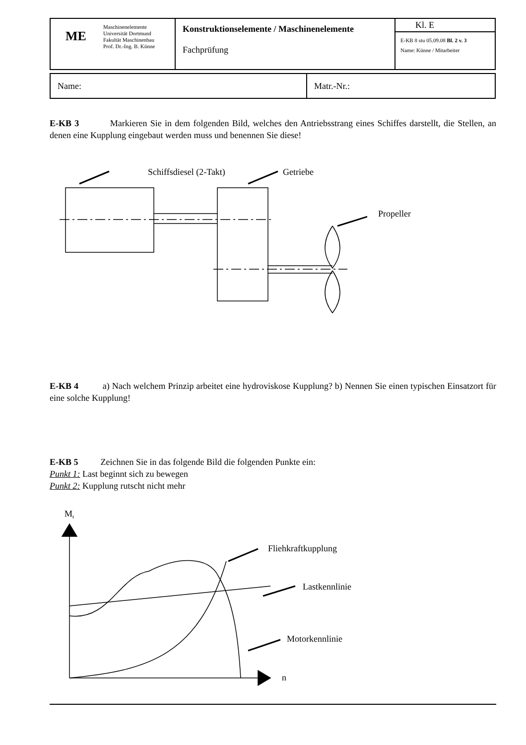| ME | Maschinenelemente Universität Dortmund Fakultät Maschinenbau Prof. Dr.-Ing. B. Künne | Konstruktionselemente / Maschinenelemente Fachprüfung | Kl. E E-KB 8 stu 05.09.08 Bl. 2 v. 3 Name: Künne / Mitarbeiter |
| Name: | Matr.-Nr.: |
E-KB 3 Markieren Sie in dem folgenden Bild, welches den Antriebsstrang eines Schiffes darstellt, die Stellen, an denen eine Kupplung eingebaut werden muss und benennen Sie diese!
Schiffsdiesel (2-Takt)
Getriebe
Propeller
E-KB 4 a) Nach welchem Prinzip arbeitet eine hydroviskose Kupplung? b) Nennen Sie einen typischen Einsatzort für eine solche Kupplung!
E-KB 5 Zeichnen Sie in das folgende Bild die folgenden Punkte ein:
Punkt 1: Last beginnt sich zu bewegen
Punkt 2: Kupplung rutscht nicht mehr
Mt
n
Fliehkraftkupplung
Lastkennlinie
Motorkennlinie